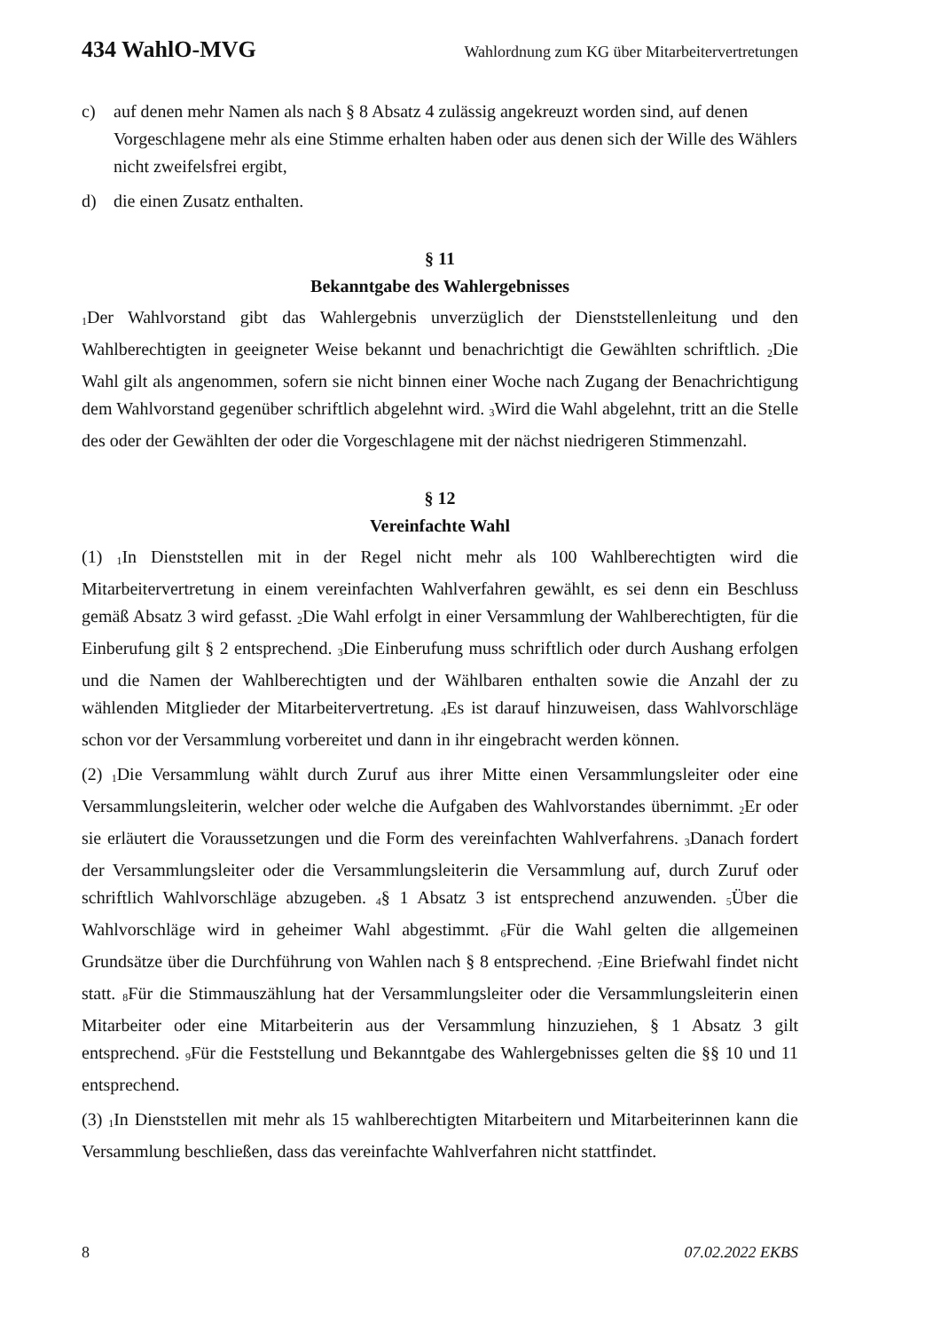434 WahlO-MVG Wahlordnung zum KG über Mitarbeitervertretungen
c) auf denen mehr Namen als nach § 8 Absatz 4 zulässig angekreuzt worden sind, auf denen Vorgeschlagene mehr als eine Stimme erhalten haben oder aus denen sich der Wille des Wählers nicht zweifelsfrei ergibt,
d) die einen Zusatz enthalten.
§ 11
Bekanntgabe des Wahlergebnisses
<sub>1</sub>Der Wahlvorstand gibt das Wahlergebnis unverzüglich der Dienststellenleitung und den Wahlberechtigten in geeigneter Weise bekannt und benachrichtigt die Gewählten schriftlich. <sub>2</sub>Die Wahl gilt als angenommen, sofern sie nicht binnen einer Woche nach Zugang der Benachrichtigung dem Wahlvorstand gegenüber schriftlich abgelehnt wird. <sub>3</sub>Wird die Wahl abgelehnt, tritt an die Stelle des oder der Gewählten der oder die Vorgeschlagene mit der nächst niedrigeren Stimmenzahl.
§ 12
Vereinfachte Wahl
(1) <sub>1</sub>In Dienststellen mit in der Regel nicht mehr als 100 Wahlberechtigten wird die Mitarbeitervertretung in einem vereinfachten Wahlverfahren gewählt, es sei denn ein Beschluss gemäß Absatz 3 wird gefasst. <sub>2</sub>Die Wahl erfolgt in einer Versammlung der Wahlberechtigten, für die Einberufung gilt § 2 entsprechend. <sub>3</sub>Die Einberufung muss schriftlich oder durch Aushang erfolgen und die Namen der Wahlberechtigten und der Wählbaren enthalten sowie die Anzahl der zu wählenden Mitglieder der Mitarbeitervertretung. <sub>4</sub>Es ist darauf hinzuweisen, dass Wahlvorschläge schon vor der Versammlung vorbereitet und dann in ihr eingebracht werden können.
(2) <sub>1</sub>Die Versammlung wählt durch Zuruf aus ihrer Mitte einen Versammlungsleiter oder eine Versammlungsleiterin, welcher oder welche die Aufgaben des Wahlvorstandes übernimmt. <sub>2</sub>Er oder sie erläutert die Voraussetzungen und die Form des vereinfachten Wahlverfahrens. <sub>3</sub>Danach fordert der Versammlungsleiter oder die Versammlungsleiterin die Versammlung auf, durch Zuruf oder schriftlich Wahlvorschläge abzugeben. <sub>4</sub>§ 1 Absatz 3 ist entsprechend anzuwenden. <sub>5</sub>Über die Wahlvorschläge wird in geheimer Wahl abgestimmt. <sub>6</sub>Für die Wahl gelten die allgemeinen Grundsätze über die Durchführung von Wahlen nach § 8 entsprechend. <sub>7</sub>Eine Briefwahl findet nicht statt. <sub>8</sub>Für die Stimmauszählung hat der Versammlungsleiter oder die Versammlungsleiterin einen Mitarbeiter oder eine Mitarbeiterin aus der Versammlung hinzuziehen, § 1 Absatz 3 gilt entsprechend. <sub>9</sub>Für die Feststellung und Bekanntgabe des Wahlergebnisses gelten die §§ 10 und 11 entsprechend.
(3) <sub>1</sub>In Dienststellen mit mehr als 15 wahlberechtigten Mitarbeitern und Mitarbeiterinnen kann die Versammlung beschließen, dass das vereinfachte Wahlverfahren nicht stattfindet.
8 07.02.2022 EKBS